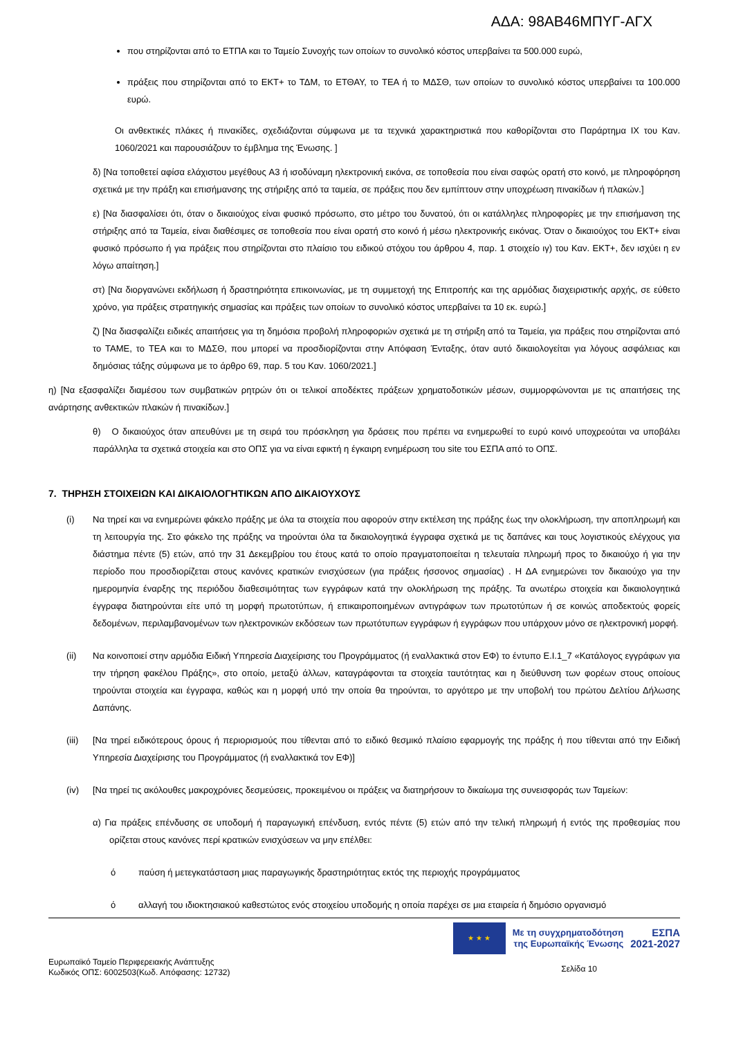ΑΔΑ: 98ΑΒ46ΜΠΥΓ-ΑΓΧ
που στηρίζονται από το ΕΤΠΑ και το Ταμείο Συνοχής των οποίων το συνολικό κόστος υπερβαίνει τα 500.000 ευρώ,
πράξεις που στηρίζονται από το ΕΚΤ+ το ΤΔΜ, το ΕΤΘΑΥ, το ΤΕΑ ή το ΜΔΣΘ, των οποίων το συνολικό κόστος υπερβαίνει τα 100.000 ευρώ.
Οι ανθεκτικές πλάκες ή πινακίδες, σχεδιάζονται σύμφωνα με τα τεχνικά χαρακτηριστικά που καθορίζονται στο Παράρτημα IX του Καν. 1060/2021 και παρουσιάζουν το έμβλημα της Ένωσης. ]
δ) [Να τοποθετεί αφίσα ελάχιστου μεγέθους A3 ή ισοδύναμη ηλεκτρονική εικόνα, σε τοποθεσία που είναι σαφώς ορατή στο κοινό, με πληροφόρηση σχετικά με την πράξη και επισήμανσης της στήριξης από τα ταμεία, σε πράξεις που δεν εμπίπτουν στην υποχρέωση πινακίδων ή πλακών.]
ε) [Να διασφαλίσει ότι, όταν ο δικαιούχος είναι φυσικό πρόσωπο, στο μέτρο του δυνατού, ότι οι κατάλληλες πληροφορίες με την επισήμανση της στήριξης από τα Ταμεία, είναι διαθέσιμες σε τοποθεσία που είναι ορατή στο κοινό ή μέσω ηλεκτρονικής εικόνας. Όταν ο δικαιούχος του ΕΚΤ+ είναι φυσικό πρόσωπο ή για πράξεις που στηρίζονται στο πλαίσιο του ειδικού στόχου του άρθρου 4, παρ. 1 στοιχείο ιγ) του Καν. ΕΚΤ+, δεν ισχύει η εν λόγω απαίτηση.]
στ) [Να διοργανώνει εκδήλωση ή δραστηριότητα επικοινωνίας, με τη συμμετοχή της Επιτροπής και της αρμόδιας διαχειριστικής αρχής, σε εύθετο χρόνο, για πράξεις στρατηγικής σημασίας και πράξεις των οποίων το συνολικό κόστος υπερβαίνει τα 10 εκ. ευρώ.]
ζ) [Να διασφαλίζει ειδικές απαιτήσεις για τη δημόσια προβολή πληροφοριών σχετικά με τη στήριξη από τα Ταμεία, για πράξεις που στηρίζονται από το ΤΑΜΕ, το ΤΕΑ και το ΜΔΣΘ, που μπορεί να προσδιορίζονται στην Απόφαση Ένταξης, όταν αυτό δικαιολογείται για λόγους ασφάλειας και δημόσιας τάξης σύμφωνα με το άρθρο 69, παρ. 5 του Καν. 1060/2021.]
η) [Να εξασφαλίζει διαμέσου των συμβατικών ρητρών ότι οι τελικοί αποδέκτες πράξεων χρηματοδοτικών μέσων, συμμορφώνονται με τις απαιτήσεις της ανάρτησης ανθεκτικών πλακών ή πινακίδων.]
θ) Ο δικαιούχος όταν απευθύνει με τη σειρά του πρόσκληση για δράσεις που πρέπει να ενημερωθεί το ευρύ κοινό υποχρεούται να υποβάλει παράλληλα τα σχετικά στοιχεία και στο ΟΠΣ για να είναι εφικτή η έγκαιρη ενημέρωση του site του ΕΣΠΑ από το ΟΠΣ.
7. ΤΗΡΗΣΗ ΣΤΟΙΧΕΙΩΝ ΚΑΙ ΔΙΚΑΙΟΛΟΓΗΤΙΚΩΝ ΑΠΟ ΔΙΚΑΙΟΥΧΟΥΣ
(i) Να τηρεί και να ενημερώνει φάκελο πράξης με όλα τα στοιχεία που αφορούν στην εκτέλεση της πράξης έως την ολοκλήρωση, την αποπληρωμή και τη λειτουργία της. Στο φάκελο της πράξης να τηρούνται όλα τα δικαιολογητικά έγγραφα σχετικά με τις δαπάνες και τους λογιστικούς ελέγχους για διάστημα πέντε (5) ετών, από την 31 Δεκεμβρίου του έτους κατά το οποίο πραγματοποιείται η τελευταία πληρωμή προς το δικαιούχο ή για την περίοδο που προσδιορίζεται στους κανόνες κρατικών ενισχύσεων (για πράξεις ήσσονος σημασίας) . Η ΔΑ ενημερώνει τον δικαιούχο για την ημερομηνία έναρξης της περιόδου διαθεσιμότητας των εγγράφων κατά την ολοκλήρωση της πράξης. Τα ανωτέρω στοιχεία και δικαιολογητικά έγγραφα διατηρούνται είτε υπό τη μορφή πρωτοτύπων, ή επικαιροποιημένων αντιγράφων των πρωτοτύπων ή σε κοινώς αποδεκτούς φορείς δεδομένων, περιλαμβανομένων των ηλεκτρονικών εκδόσεων των πρωτότυπων εγγράφων ή εγγράφων που υπάρχουν μόνο σε ηλεκτρονική μορφή.
(ii) Να κοινοποιεί στην αρμόδια Ειδική Υπηρεσία Διαχείρισης του Προγράμματος (ή εναλλακτικά στον ΕΦ) το έντυπο Ε.Ι.1_7 «Κατάλογος εγγράφων για την τήρηση φακέλου Πράξης», στο οποίο, μεταξύ άλλων, καταγράφονται τα στοιχεία ταυτότητας και η διεύθυνση των φορέων στους οποίους τηρούνται στοιχεία και έγγραφα, καθώς και η μορφή υπό την οποία θα τηρούνται, το αργότερο με την υποβολή του πρώτου Δελτίου Δήλωσης Δαπάνης.
(iii) [Να τηρεί ειδικότερους όρους ή περιορισμούς που τίθενται από το ειδικό θεσμικό πλαίσιο εφαρμογής της πράξης ή που τίθενται από την Ειδική Υπηρεσία Διαχείρισης του Προγράμματος (ή εναλλακτικά τον ΕΦ)]
(iv) [Να τηρεί τις ακόλουθες μακροχρόνιες δεσμεύσεις, προκειμένου οι πράξεις να διατηρήσουν το δικαίωμα της συνεισφοράς των Ταμείων:
α) Για πράξεις επένδυσης σε υποδομή ή παραγωγική επένδυση, εντός πέντε (5) ετών από την τελική πληρωμή ή εντός της προθεσμίας που ορίζεται στους κανόνες περί κρατικών ενισχύσεων να μην επέλθει:
ό παύση ή μετεγκατάσταση μιας παραγωγικής δραστηριότητας εκτός της περιοχής προγράμματος
ό αλλαγή του ιδιοκτησιακού καθεστώτος ενός στοιχείου υποδομής η οποία παρέχει σε μια εταιρεία ή δημόσιο οργανισμό
Ευρωπαϊκό Ταμείο Περιφερειακής Ανάπτυξης
Κωδικός ΟΠΣ: 6002503(Κωδ. Απόφασης: 12732)
★ ★ ★
Με τη συγχρηματοδότηση
της Ευρωπαϊκής Ένωσης
ΕΣΠΑ
2021-2027
Σελίδα 10